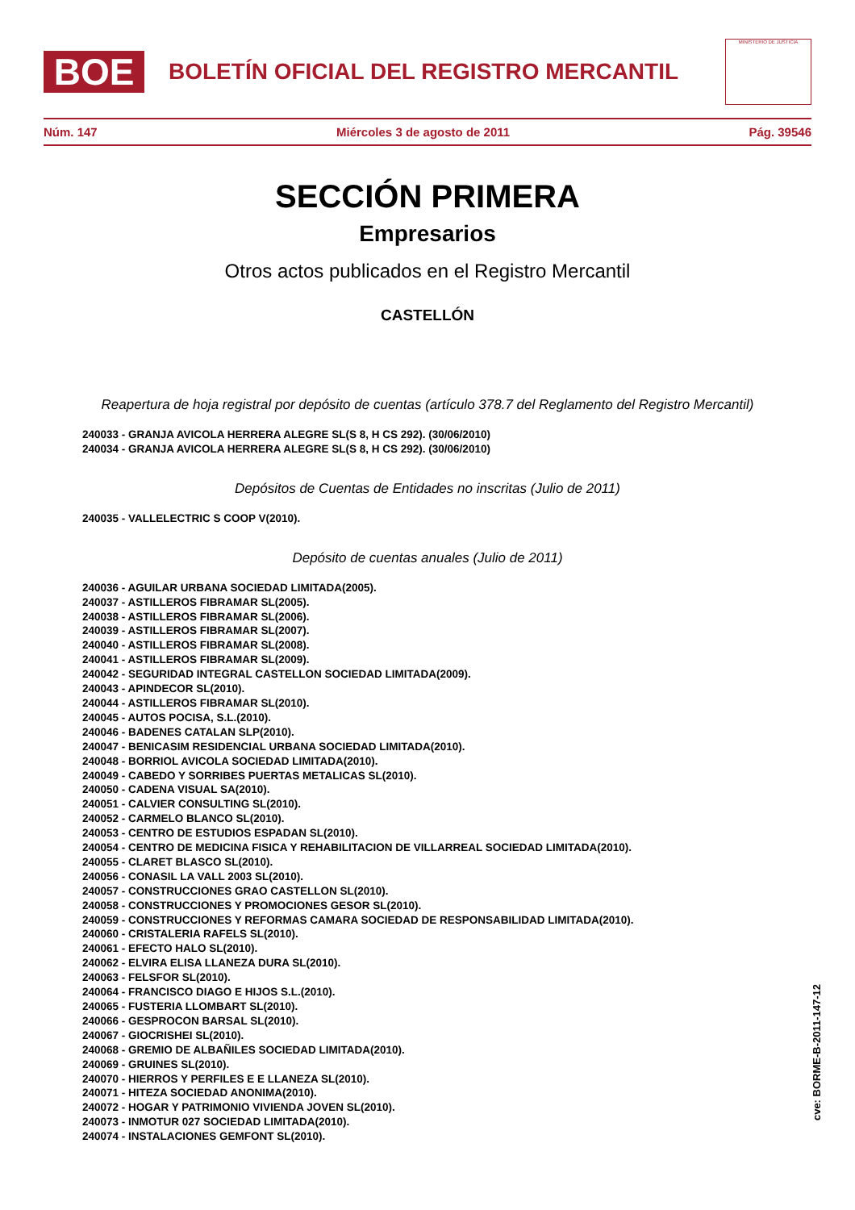BOE
BOLETÍN OFICIAL DEL REGISTRO MERCANTIL
MINISTERIO DE JUSTICIA
Núm. 147 Miércoles 3 de agosto de 2011 Pág. 39546
SECCIÓN PRIMERA
Empresarios
Otros actos publicados en el Registro Mercantil
CASTELLÓN
Reapertura de hoja registral por depósito de cuentas (artículo 378.7 del Reglamento del Registro Mercantil)
240033 - GRANJA AVICOLA HERRERA ALEGRE SL(S 8, H CS 292). (30/06/2010)
240034 - GRANJA AVICOLA HERRERA ALEGRE SL(S 8, H CS 292). (30/06/2010)
Depósitos de Cuentas de Entidades no inscritas (Julio de 2011)
240035 - VALLELECTRIC S COOP V(2010).
Depósito de cuentas anuales (Julio de 2011)
240036 - AGUILAR URBANA SOCIEDAD LIMITADA(2005).
240037 - ASTILLEROS FIBRAMAR SL(2005).
240038 - ASTILLEROS FIBRAMAR SL(2006).
240039 - ASTILLEROS FIBRAMAR SL(2007).
240040 - ASTILLEROS FIBRAMAR SL(2008).
240041 - ASTILLEROS FIBRAMAR SL(2009).
240042 - SEGURIDAD INTEGRAL CASTELLON SOCIEDAD LIMITADA(2009).
240043 - APINDECOR SL(2010).
240044 - ASTILLEROS FIBRAMAR SL(2010).
240045 - AUTOS POCISA, S.L.(2010).
240046 - BADENES CATALAN SLP(2010).
240047 - BENICASIM RESIDENCIAL URBANA SOCIEDAD LIMITADA(2010).
240048 - BORRIOL AVICOLA SOCIEDAD LIMITADA(2010).
240049 - CABEDO Y SORRIBES PUERTAS METALICAS SL(2010).
240050 - CADENA VISUAL SA(2010).
240051 - CALVIER CONSULTING SL(2010).
240052 - CARMELO BLANCO SL(2010).
240053 - CENTRO DE ESTUDIOS ESPADAN SL(2010).
240054 - CENTRO DE MEDICINA FISICA Y REHABILITACION DE VILLARREAL SOCIEDAD LIMITADA(2010).
240055 - CLARET BLASCO SL(2010).
240056 - CONASIL LA VALL 2003 SL(2010).
240057 - CONSTRUCCIONES GRAO CASTELLON SL(2010).
240058 - CONSTRUCCIONES Y PROMOCIONES GESOR SL(2010).
240059 - CONSTRUCCIONES Y REFORMAS CAMARA SOCIEDAD DE RESPONSABILIDAD LIMITADA(2010).
240060 - CRISTALERIA RAFELS SL(2010).
240061 - EFECTO HALO SL(2010).
240062 - ELVIRA ELISA LLANEZA DURA SL(2010).
240063 - FELSFOR SL(2010).
240064 - FRANCISCO DIAGO E HIJOS S.L.(2010).
240065 - FUSTERIA LLOMBART SL(2010).
240066 - GESPROCON BARSAL SL(2010).
240067 - GIOCRISHEI SL(2010).
240068 - GREMIO DE ALBAÑILES SOCIEDAD LIMITADA(2010).
240069 - GRUINES SL(2010).
240070 - HIERROS Y PERFILES E E LLANEZA SL(2010).
240071 - HITEZA SOCIEDAD ANONIMA(2010).
240072 - HOGAR Y PATRIMONIO VIVIENDA JOVEN SL(2010).
240073 - INMOTUR 027 SOCIEDAD LIMITADA(2010).
240074 - INSTALACIONES GEMFONT SL(2010).
cve: BORME-B-2011-147-12